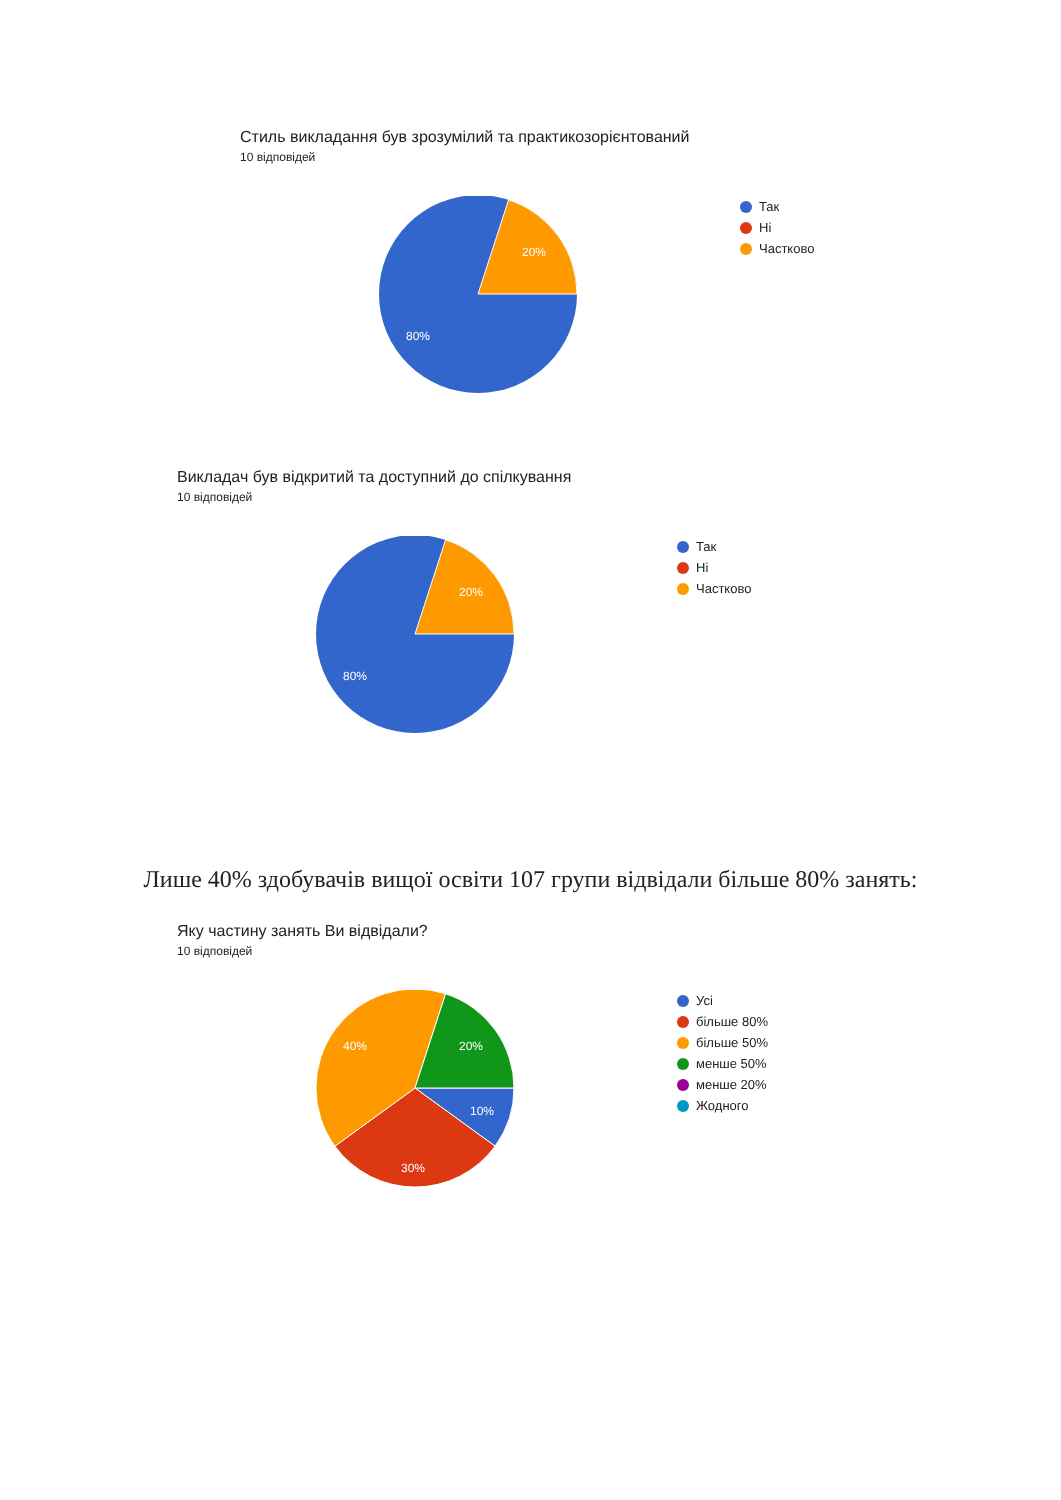Стиль викладання був зрозумілий та практикозорієнтований
10 відповідей
20%
80%
Так
Ні
Частково
Викладач був відкритий та доступний до спілкування
10 відповідей
20%
80%
Так
Ні
Частково
Лише 40% здобувачів вищої освіти 107 групи відвідали більше 80% занять:
Яку частину занять Ви відвідали?
10 відповідей
20%
40%
10%
30%
Усі
більше 80%
більше 50%
менше 50%
менше 20%
Жодного